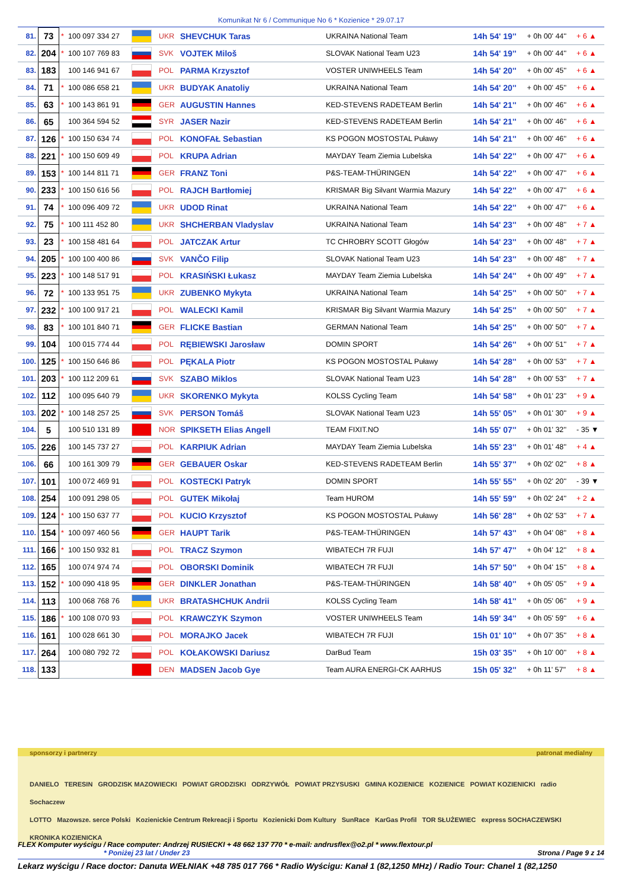Komunikat Nr 6 / Communique No 6 * Kozienice * 29.07.17
| 81. | 73 | * | 100 097 334 27 | | UKR | SHEVCHUK Taras | UKRAINA National Team | 14h 54' 19'' | + 0h 00' 44'' | + 6 ▲ |
| 82. | 204 | * | 100 107 769 83 | | SVK | VOJTEK Miloš | SLOVAK National Team U23 | 14h 54' 19'' | + 0h 00' 44'' | + 6 ▲ |
| 83. | 183 | | 100 146 941 67 | | POL | PARMA Krzysztof | VOSTER UNIWHEELS Team | 14h 54' 20'' | + 0h 00' 45'' | + 6 ▲ |
| 84. | 71 | * | 100 086 658 21 | | UKR | BUDYAK Anatoliy | UKRAINA National Team | 14h 54' 20'' | + 0h 00' 45'' | + 6 ▲ |
| 85. | 63 | * | 100 143 861 91 | | GER | AUGUSTIN Hannes | KED-STEVENS RADETEAM Berlin | 14h 54' 21'' | + 0h 00' 46'' | + 6 ▲ |
| 86. | 65 | | 100 364 594 52 | | SYR | JASER Nazir | KED-STEVENS RADETEAM Berlin | 14h 54' 21'' | + 0h 00' 46'' | + 6 ▲ |
| 87. | 126 | * | 100 150 634 74 | | POL | KONOFAŁ Sebastian | KS POGON MOSTOSTAL Puławy | 14h 54' 21'' | + 0h 00' 46'' | + 6 ▲ |
| 88. | 221 | * | 100 150 609 49 | | POL | KRUPA Adrian | MAYDAY Team Ziemia Lubelska | 14h 54' 22'' | + 0h 00' 47'' | + 6 ▲ |
| 89. | 153 | * | 100 144 811 71 | | GER | FRANZ Toni | P&S-TEAM-THÜRINGEN | 14h 54' 22'' | + 0h 00' 47'' | + 6 ▲ |
| 90. | 233 | * | 100 150 616 56 | | POL | RAJCH Bartłomiej | KRISMAR Big Silvant Warmia Mazury | 14h 54' 22'' | + 0h 00' 47'' | + 6 ▲ |
| 91. | 74 | * | 100 096 409 72 | | UKR | UDOD Rinat | UKRAINA National Team | 14h 54' 22'' | + 0h 00' 47'' | + 6 ▲ |
| 92. | 75 | * | 100 111 452 80 | | UKR | SHCHERBAN Vladyslav | UKRAINA National Team | 14h 54' 23'' | + 0h 00' 48'' | + 7 ▲ |
| 93. | 23 | * | 100 158 481 64 | | POL | JATCZAK Artur | TC CHROBRY SCOTT Głogów | 14h 54' 23'' | + 0h 00' 48'' | + 7 ▲ |
| 94. | 205 | * | 100 100 400 86 | | SVK | VANČO Filip | SLOVAK National Team U23 | 14h 54' 23'' | + 0h 00' 48'' | + 7 ▲ |
| 95. | 223 | * | 100 148 517 91 | | POL | KRASIŃSKI Łukasz | MAYDAY Team Ziemia Lubelska | 14h 54' 24'' | + 0h 00' 49'' | + 7 ▲ |
| 96. | 72 | * | 100 133 951 75 | | UKR | ZUBENKO Mykyta | UKRAINA National Team | 14h 54' 25'' | + 0h 00' 50'' | + 7 ▲ |
| 97. | 232 | * | 100 100 917 21 | | POL | WALECKI Kamil | KRISMAR Big Silvant Warmia Mazury | 14h 54' 25'' | + 0h 00' 50'' | + 7 ▲ |
| 98. | 83 | * | 100 101 840 71 | | GER | FLICKE Bastian | GERMAN National Team | 14h 54' 25'' | + 0h 00' 50'' | + 7 ▲ |
| 99. | 104 | | 100 015 774 44 | | POL | RĘBIEWSKI Jarosław | DOMIN SPORT | 14h 54' 26'' | + 0h 00' 51'' | + 7 ▲ |
| 100. | 125 | * | 100 150 646 86 | | POL | PĘKALA Piotr | KS POGON MOSTOSTAL Puławy | 14h 54' 28'' | + 0h 00' 53'' | + 7 ▲ |
| 101. | 203 | * | 100 112 209 61 | | SVK | SZABO Miklos | SLOVAK National Team U23 | 14h 54' 28'' | + 0h 00' 53'' | + 7 ▲ |
| 102. | 112 | | 100 095 640 79 | | UKR | SKORENKO Mykyta | KOLSS Cycling Team | 14h 54' 58'' | + 0h 01' 23'' | + 9 ▲ |
| 103. | 202 | * | 100 148 257 25 | | SVK | PERSON Tomáš | SLOVAK National Team U23 | 14h 55' 05'' | + 0h 01' 30'' | + 9 ▲ |
| 104. | 5 | | 100 510 131 89 | | NOR | SPIKSETH Elias Angell | TEAM FIXIT.NO | 14h 55' 07'' | + 0h 01' 32'' | - 35 ▼ |
| 105. | 226 | | 100 145 737 27 | | POL | KARPIUK Adrian | MAYDAY Team Ziemia Lubelska | 14h 55' 23'' | + 0h 01' 48'' | + 4 ▲ |
| 106. | 66 | | 100 161 309 79 | | GER | GEBAUER Oskar | KED-STEVENS RADETEAM Berlin | 14h 55' 37'' | + 0h 02' 02'' | + 8 ▲ |
| 107. | 101 | | 100 072 469 91 | | POL | KOSTECKI Patryk | DOMIN SPORT | 14h 55' 55'' | + 0h 02' 20'' | - 39 ▼ |
| 108. | 254 | | 100 091 298 05 | | POL | GUTEK Mikołaj | Team HUROM | 14h 55' 59'' | + 0h 02' 24'' | + 2 ▲ |
| 109. | 124 | * | 100 150 637 77 | | POL | KUCIO Krzysztof | KS POGON MOSTOSTAL Puławy | 14h 56' 28'' | + 0h 02' 53'' | + 7 ▲ |
| 110. | 154 | * | 100 097 460 56 | | GER | HAUPT Tarik | P&S-TEAM-THÜRINGEN | 14h 57' 43'' | + 0h 04' 08'' | + 8 ▲ |
| 111. | 166 | * | 100 150 932 81 | | POL | TRACZ Szymon | WIBATECH 7R FUJI | 14h 57' 47'' | + 0h 04' 12'' | + 8 ▲ |
| 112. | 165 | | 100 074 974 74 | | POL | OBORSKI Dominik | WIBATECH 7R FUJI | 14h 57' 50'' | + 0h 04' 15'' | + 8 ▲ |
| 113. | 152 | * | 100 090 418 95 | | GER | DINKLER Jonathan | P&S-TEAM-THÜRINGEN | 14h 58' 40'' | + 0h 05' 05'' | + 9 ▲ |
| 114. | 113 | | 100 068 768 76 | | UKR | BRATASHCHUK Andrii | KOLSS Cycling Team | 14h 58' 41'' | + 0h 05' 06'' | + 9 ▲ |
| 115. | 186 | * | 100 108 070 93 | | POL | KRAWCZYK Szymon | VOSTER UNIWHEELS Team | 14h 59' 34'' | + 0h 05' 59'' | + 6 ▲ |
| 116. | 161 | | 100 028 661 30 | | POL | MORAJKO Jacek | WIBATECH 7R FUJI | 15h 01' 10'' | + 0h 07' 35'' | + 8 ▲ |
| 117. | 264 | | 100 080 792 72 | | POL | KOŁAKOWSKI Dariusz | DarBud Team | 15h 03' 35'' | + 0h 10' 00'' | + 8 ▲ |
| 118. | 133 | | | | DEN | MADSEN Jacob Gye | Team AURA ENERGI-CK AARHUS | 15h 05' 32'' | + 0h 11' 57'' | + 8 ▲ |
sponsorzy i partnerzy patronat medialny
DANIELO TERESIN GRODZISK MAZOWIECKI POWIAT GRODZISKI ODRZYWÓŁ POWIAT PRZYSUSKI GMINA KOZIENICE KOZIENICE POWIAT KOZIENICKI radio Sochaczew
LOTTO Mazowsze. serce Polski Kozienickie Centrum Rekreacji i Sportu Kozienicki Dom Kultury SunRace KarGas Profil TOR SŁUŻEWIEC express SOCHACZEWSKI KRONIKA KOZIENICKA
FLEX Komputer wyścigu / Race computer: Andrzej RUSIECKI + 48 662 137 770 * e-mail: andrusflex@o2.pl * www.flextour.pl
* Poniżej 23 lat / Under 23 Strona / Page 9 z 14
Lekarz wyścigu / Race doctor: Danuta WEŁNIAK +48 785 017 766 * Radio Wyścigu: Kanał 1 (82,1250 MHz) / Radio Tour: Chanel 1 (82,1250